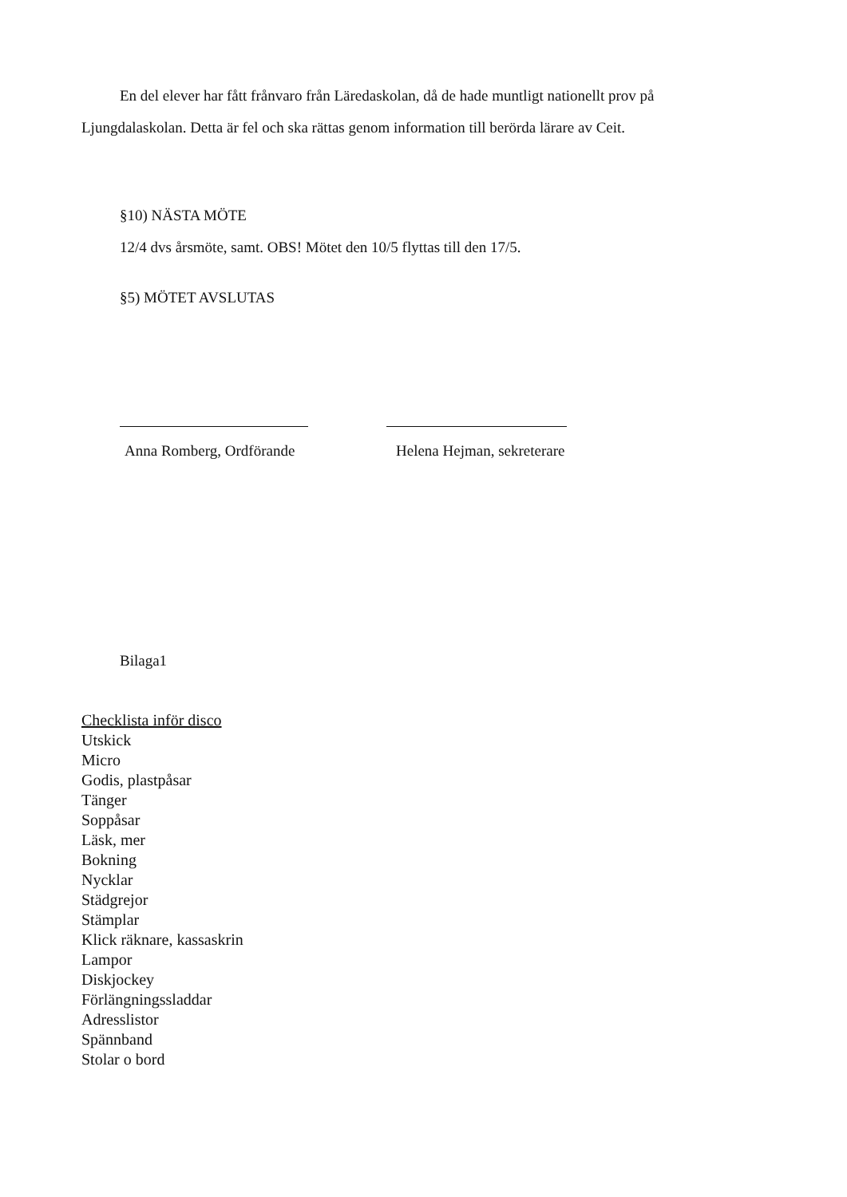En del elever har fått frånvaro från Läredaskolan, då de hade muntligt nationellt prov på Ljungdalaskolan. Detta är fel och ska rättas genom information till berörda lärare av Ceit.
§10) NÄSTA MÖTE
12/4 dvs årsmöte, samt. OBS! Mötet den 10/5 flyttas till den 17/5.
§5) MÖTET AVSLUTAS
Anna Romberg, Ordförande Helena Hejman, sekreterare
Bilaga1
Checklista inför disco
Utskick
Micro
Godis, plastpåsar
Tänger
Soppåsar
Läsk, mer
Bokning
Nycklar
Städgrejor
Stämplar
Klick räknare, kassaskrin
Lampor
Diskjockey
Förlängningssladdar
Adresslistor
Spännband
Stolar o bord